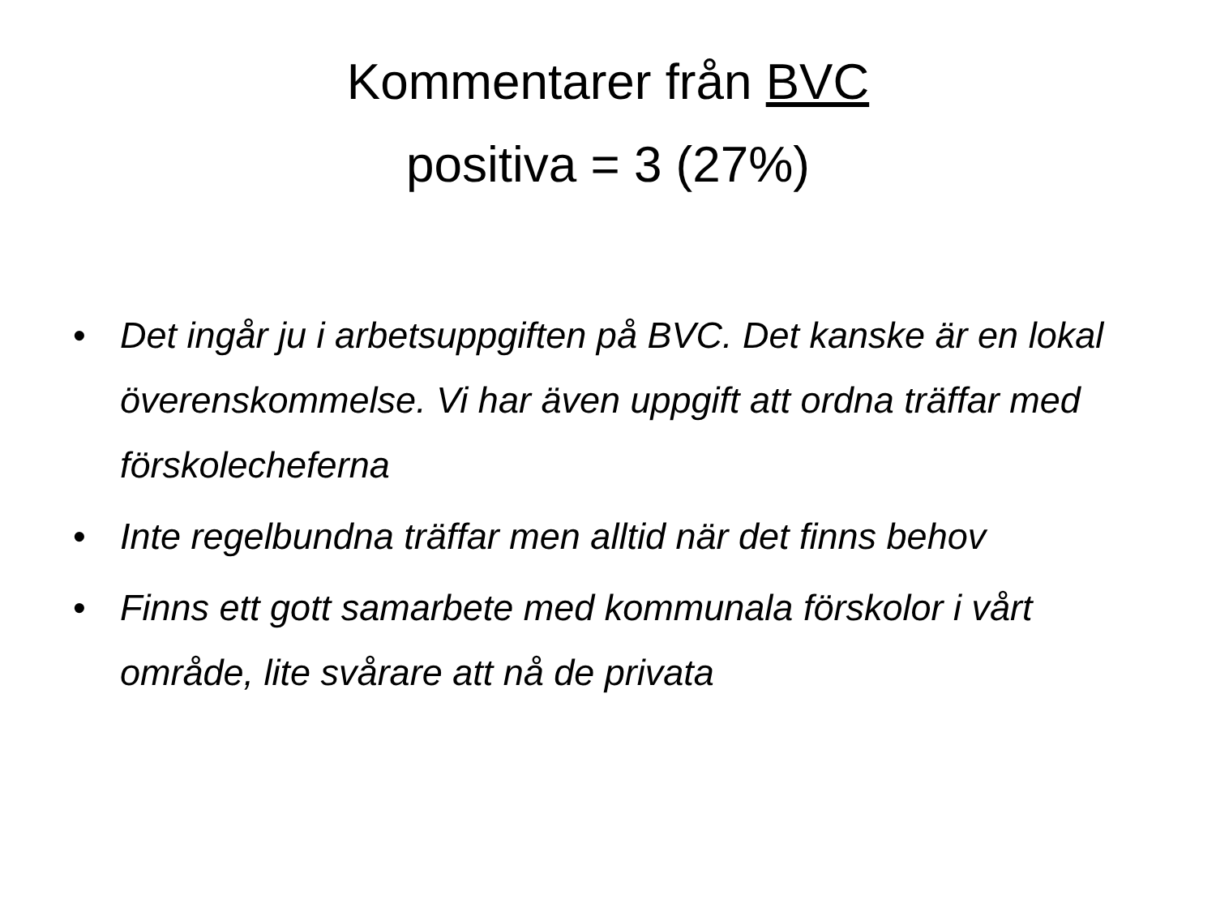Kommentarer från BVC
positiva = 3 (27%)
• Det ingår ju i arbetsuppgiften på BVC. Det kanske är en lokal överenskommelse. Vi har även uppgift att ordna träffar med förskolecheferna
• Inte regelbundna träffar men alltid när det finns behov
• Finns ett gott samarbete med kommunala förskolor i vårt område, lite svårare att nå de privata